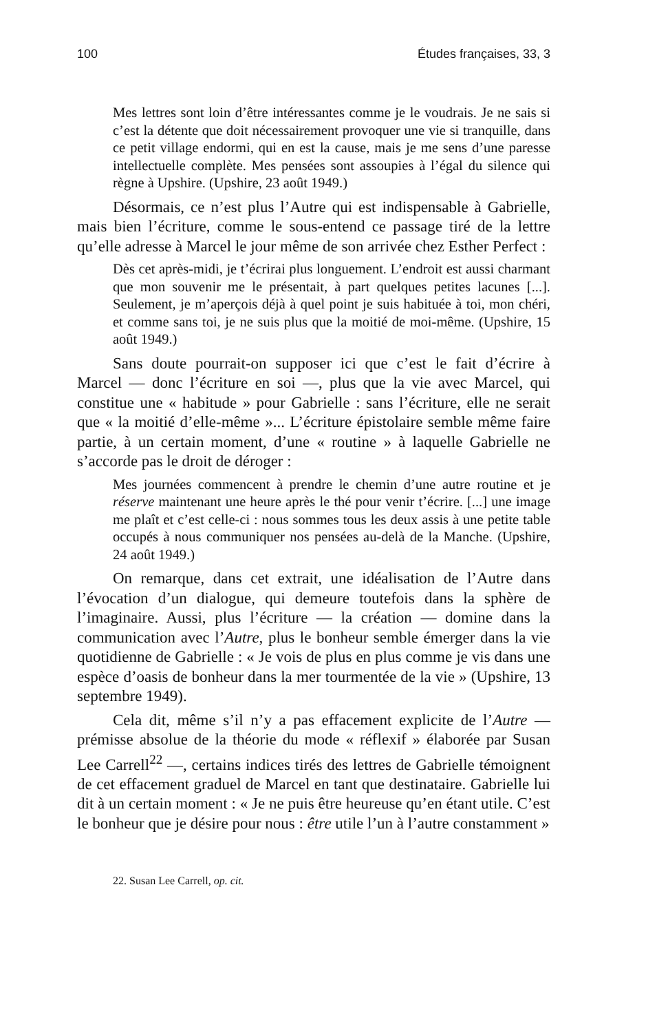100 Études françaises, 33, 3
Mes lettres sont loin d’être intéressantes comme je le voudrais. Je ne sais si c’est la détente que doit nécessairement provoquer une vie si tranquille, dans ce petit village endormi, qui en est la cause, mais je me sens d’une paresse intellectuelle complète. Mes pensées sont assoupies à l’égal du silence qui règne à Upshire. (Upshire, 23 août 1949.)
Désormais, ce n’est plus l’Autre qui est indispensable à Gabrielle, mais bien l’écriture, comme le sous-entend ce passage tiré de la lettre qu’elle adresse à Marcel le jour même de son arrivée chez Esther Perfect :
Dès cet après-midi, je t’écrirai plus longuement. L’endroit est aussi charmant que mon souvenir me le présentait, à part quelques petites lacunes [...]. Seulement, je m’aperçois déjà à quel point je suis habituée à toi, mon chéri, et comme sans toi, je ne suis plus que la moitié de moi-même. (Upshire, 15 août 1949.)
Sans doute pourrait-on supposer ici que c’est le fait d’écrire à Marcel — donc l’écriture en soi —, plus que la vie avec Marcel, qui constitue une « habitude » pour Gabrielle : sans l’écriture, elle ne serait que « la moitié d’elle-même »... L’écriture épistolaire semble même faire partie, à un certain moment, d’une « routine » à laquelle Gabrielle ne s’accorde pas le droit de déroger :
Mes journées commencent à prendre le chemin d’une autre routine et je réserve maintenant une heure après le thé pour venir t’écrire. [...] une image me plaît et c’est celle-ci : nous sommes tous les deux assis à une petite table occupés à nous communiquer nos pensées au-delà de la Manche. (Upshire, 24 août 1949.)
On remarque, dans cet extrait, une idéalisation de l’Autre dans l’évocation d’un dialogue, qui demeure toutefois dans la sphère de l’imaginaire. Aussi, plus l’écriture — la création — domine dans la communication avec l’Autre, plus le bonheur semble émerger dans la vie quotidienne de Gabrielle : « Je vois de plus en plus comme je vis dans une espèce d’oasis de bonheur dans la mer tourmentée de la vie » (Upshire, 13 septembre 1949).
Cela dit, même s’il n’y a pas effacement explicite de l’Autre — prémisse absolue de la théorie du mode « réflexif » élaborée par Susan Lee Carrell<sup>22</sup> —, certains indices tirés des lettres de Gabrielle témoignent de cet effacement graduel de Marcel en tant que destinataire. Gabrielle lui dit à un certain moment : « Je ne puis être heureuse qu’en étant utile. C’est le bonheur que je désire pour nous : être utile l’un à l’autre constamment »
22. Susan Lee Carrell, op. cit.